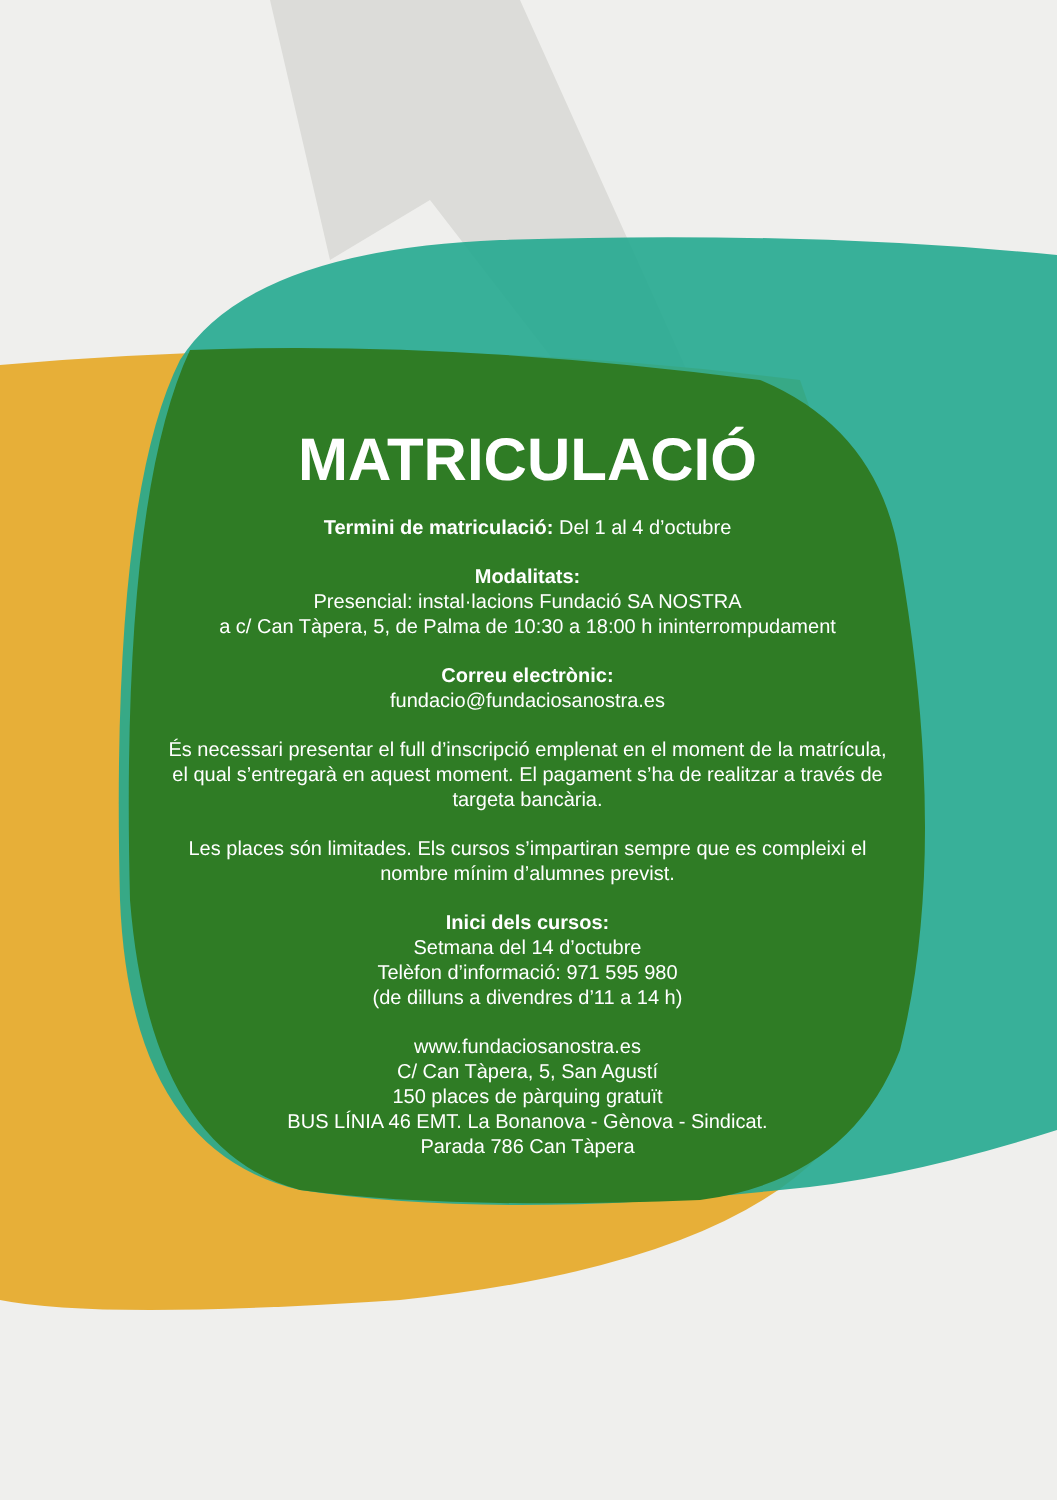MATRICULACIÓ
Termini de matriculació: Del 1 al 4 d’octubre
Modalitats:
Presencial: instal·lacions Fundació SA NOSTRA
a c/ Can Tàpera, 5, de Palma de 10:30 a 18:00 h ininterrompudament
Correu electrònic:
fundacio@fundaciosanostra.es
És necessari presentar el full d’inscripció emplenat en el moment de la matrícula, el qual s’entregarà en aquest moment. El pagament s’ha de realitzar a través de targeta bancària.
Les places són limitades. Els cursos s’impartiran sempre que es compleixi el nombre mínim d’alumnes previst.
Inici dels cursos:
Setmana del 14 d’octubre
Telèfon d’informació: 971 595 980
(de dilluns a divendres d’11 a 14 h)
www.fundaciosanostra.es
C/ Can Tàpera, 5, San Agustí
150 places de pàrquing gratuït
BUS LÍNIA 46 EMT. La Bonanova - Gènova - Sindicat.
Parada 786 Can Tàpera